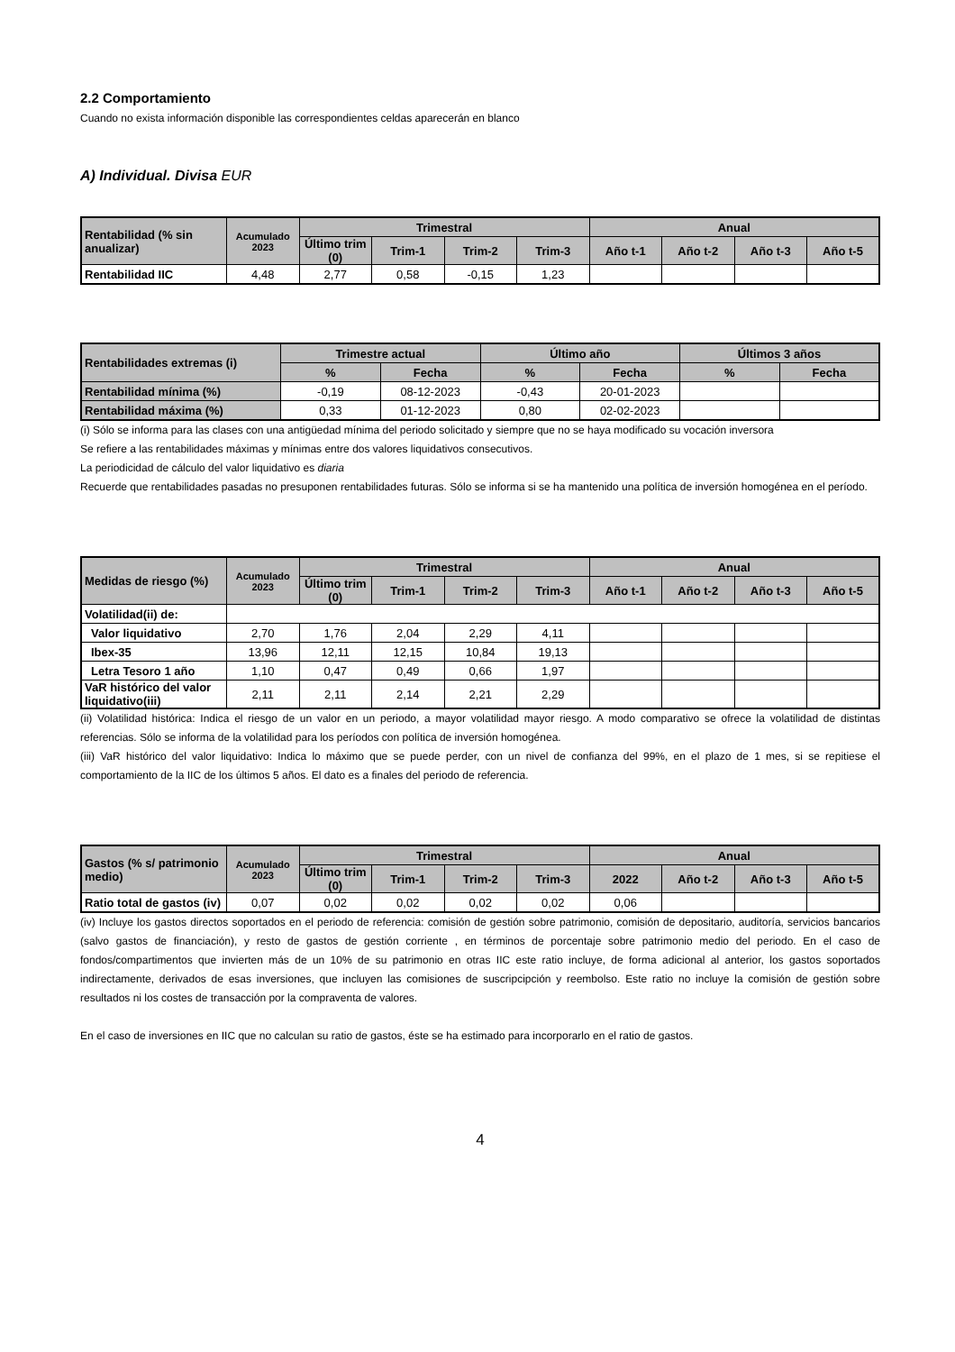2.2 Comportamiento
Cuando no exista información disponible las correspondientes celdas aparecerán en blanco
A) Individual. Divisa EUR
| Rentabilidad (% sin anualizar) | Acumulado 2023 | Trimestral | | | | Anual | | | |
| --- | --- | --- | --- | --- | --- | --- | --- | --- | --- |
| | | Último trim (0) | Trim-1 | Trim-2 | Trim-3 | Año t-1 | Año t-2 | Año t-3 | Año t-5 |
| Rentabilidad IIC | 4,48 | 2,77 | 0,58 | -0,15 | 1,23 | | | | |
| Rentabilidades extremas (i) | Trimestre actual | | Último año | | Últimos 3 años | |
| --- | --- | --- | --- | --- | --- | --- |
| | % | Fecha | % | Fecha | % | Fecha |
| Rentabilidad mínima (%) | -0,19 | 08-12-2023 | -0,43 | 20-01-2023 | | |
| Rentabilidad máxima (%) | 0,33 | 01-12-2023 | 0,80 | 02-02-2023 | | |
(i) Sólo se informa para las clases con una antigüedad mínima del periodo solicitado y siempre que no se haya modificado su vocación inversora
Se refiere a las rentabilidades máximas y mínimas entre dos valores liquidativos consecutivos.
La periodicidad de cálculo del valor liquidativo es diaria
Recuerde que rentabilidades pasadas no presuponen rentabilidades futuras. Sólo se informa si se ha mantenido una política de inversión homogénea en el período.
| Medidas de riesgo (%) | Acumulado 2023 | Trimestral | | | | Anual | | | |
| --- | --- | --- | --- | --- | --- | --- | --- | --- | --- |
| | | Último trim (0) | Trim-1 | Trim-2 | Trim-3 | Año t-1 | Año t-2 | Año t-3 | Año t-5 |
| Volatilidad(ii) de: | | | | | | | | | |
| Valor liquidativo | 2,70 | 1,76 | 2,04 | 2,29 | 4,11 | | | | |
| Ibex-35 | 13,96 | 12,11 | 12,15 | 10,84 | 19,13 | | | | |
| Letra Tesoro 1 año | 1,10 | 0,47 | 0,49 | 0,66 | 1,97 | | | | |
| VaR histórico del valor liquidativo(iii) | 2,11 | 2,11 | 2,14 | 2,21 | 2,29 | | | | |
(ii) Volatilidad histórica: Indica el riesgo de un valor en un periodo, a mayor volatilidad mayor riesgo. A modo comparativo se ofrece la volatilidad de distintas referencias. Sólo se informa de la volatilidad para los períodos con política de inversión homogénea.
(iii) VaR histórico del valor liquidativo: Indica lo máximo que se puede perder, con un nivel de confianza del 99%, en el plazo de 1 mes, si se repitiese el comportamiento de la IIC de los últimos 5 años. El dato es a finales del periodo de referencia.
| Gastos (% s/ patrimonio medio) | Acumulado 2023 | Trimestral | | | | Anual | | | |
| --- | --- | --- | --- | --- | --- | --- | --- | --- | --- |
| | | Último trim (0) | Trim-1 | Trim-2 | Trim-3 | 2022 | Año t-2 | Año t-3 | Año t-5 |
| Ratio total de gastos (iv) | 0,07 | 0,02 | 0,02 | 0,02 | 0,02 | 0,06 | | | |
(iv) Incluye los gastos directos soportados en el periodo de referencia: comisión de gestión sobre patrimonio, comisión de depositario, auditoría, servicios bancarios (salvo gastos de financiación), y resto de gastos de gestión corriente , en términos de porcentaje sobre patrimonio medio del periodo. En el caso de fondos/compartimentos que invierten más de un 10% de su patrimonio en otras IIC este ratio incluye, de forma adicional al anterior, los gastos soportados indirectamente, derivados de esas inversiones, que incluyen las comisiones de suscripcipción y reembolso. Este ratio no incluye la comisión de gestión sobre resultados ni los costes de transacción por la compraventa de valores.
En el caso de inversiones en IIC que no calculan su ratio de gastos, éste se ha estimado para incorporarlo en el ratio de gastos.
4